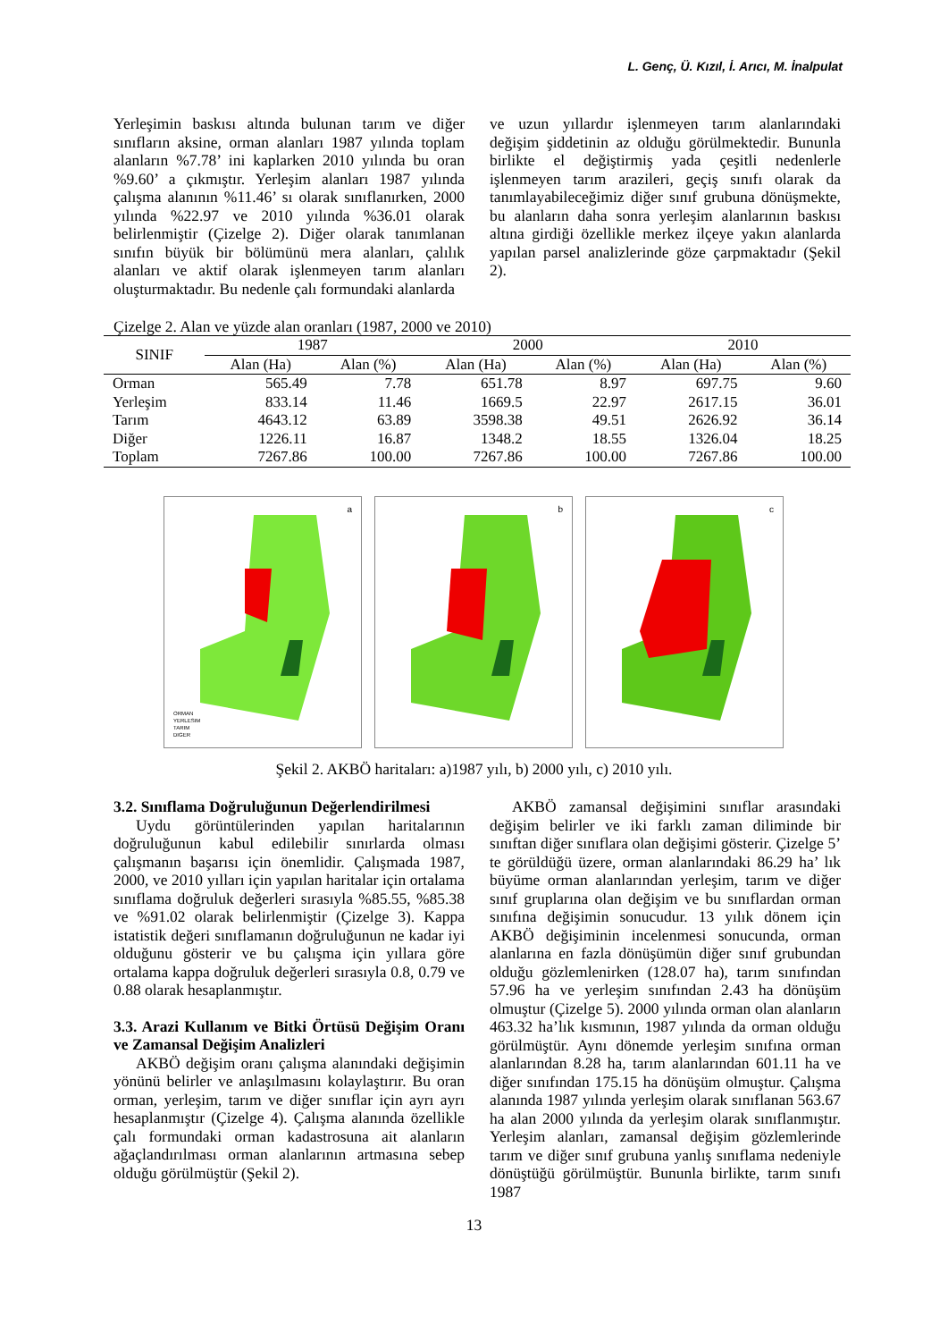L. Genç, Ü. Kızıl, İ. Arıcı, M. İnalpulat
Yerleşimin baskısı altında bulunan tarım ve diğer sınıfların aksine, orman alanları 1987 yılında toplam alanların %7.78’ ini kaplarken 2010 yılında bu oran %9.60’ a çıkmıştır. Yerleşim alanları 1987 yılında çalışma alanının %11.46’ sı olarak sınıflanırken, 2000 yılında %22.97 ve 2010 yılında %36.01 olarak belirlenmiştir (Çizelge 2). Diğer olarak tanımlanan sınıfın büyük bir bölümünü mera alanları, çalılık alanları ve aktif olarak işlenmeyen tarım alanları oluşturmaktadır. Bu nedenle çalı formundaki alanlarda
ve uzun yıllardır işlenmeyen tarım alanlarındaki değişim şiddetinin az olduğu görülmektedir. Bununla birlikte el değiştirmiş yada çeşitli nedenlerle işlenmeyen tarım arazileri, geçiş sınıfı olarak da tanımlayabileceğimiz diğer sınıf grubuna dönüşmekte, bu alanların daha sonra yerleşim alanlarının baskısı altına girdiği özellikle merkez ilçeye yakın alanlarda yapılan parsel analizlerinde göze çarpmaktadır (Şekil 2).
Çizelge 2. Alan ve yüzde alan oranları (1987, 2000 ve 2010)
| SINIF | 1987 | | 2000 | | 2010 | |
| --- | --- | --- | --- | --- | --- | --- |
| | Alan (Ha) | Alan (%) | Alan (Ha) | Alan (%) | Alan (Ha) | Alan (%) |
| Orman | 565.49 | 7.78 | 651.78 | 8.97 | 697.75 | 9.60 |
| Yerleşim | 833.14 | 11.46 | 1669.5 | 22.97 | 2617.15 | 36.01 |
| Tarım | 4643.12 | 63.89 | 3598.38 | 49.51 | 2626.92 | 36.14 |
| Diğer | 1226.11 | 16.87 | 1348.2 | 18.55 | 1326.04 | 18.25 |
| Toplam | 7267.86 | 100.00 | 7267.86 | 100.00 | 7267.86 | 100.00 |
a
ORMAN
YERLESIM
TARIM
DIGER
b
c
Şekil 2. AKBÖ haritaları: a)1987 yılı, b) 2000 yılı, c) 2010 yılı.
3.2. Sınıflama Doğruluğunun Değerlendirilmesi
Uydu görüntülerinden yapılan haritalarının doğruluğunun kabul edilebilir sınırlarda olması çalışmanın başarısı için önemlidir. Çalışmada 1987, 2000, ve 2010 yılları için yapılan haritalar için ortalama sınıflama doğruluk değerleri sırasıyla %85.55, %85.38 ve %91.02 olarak belirlenmiştir (Çizelge 3). Kappa istatistik değeri sınıflamanın doğruluğunun ne kadar iyi olduğunu gösterir ve bu çalışma için yıllara göre ortalama kappa doğruluk değerleri sırasıyla 0.8, 0.79 ve 0.88 olarak hesaplanmıştır.
3.3. Arazi Kullanım ve Bitki Örtüsü Değişim Oranı ve Zamansal Değişim Analizleri
AKBÖ değişim oranı çalışma alanındaki değişimin yönünü belirler ve anlaşılmasını kolaylaştırır. Bu oran orman, yerleşim, tarım ve diğer sınıflar için ayrı ayrı hesaplanmıştır (Çizelge 4). Çalışma alanında özellikle çalı formundaki orman kadastrosuna ait alanların ağaçlandırılması orman alanlarının artmasına sebep olduğu görülmüştür (Şekil 2).
AKBÖ zamansal değişimini sınıflar arasındaki değişim belirler ve iki farklı zaman diliminde bir sınıftan diğer sınıflara olan değişimi gösterir. Çizelge 5’ te görüldüğü üzere, orman alanlarındaki 86.29 ha’ lık büyüme orman alanlarından yerleşim, tarım ve diğer sınıf gruplarına olan değişim ve bu sınıflardan orman sınıfına değişimin sonucudur. 13 yılık dönem için AKBÖ değişiminin incelenmesi sonucunda, orman alanlarına en fazla dönüşümün diğer sınıf grubundan olduğu gözlemlenirken (128.07 ha), tarım sınıfından 57.96 ha ve yerleşim sınıfından 2.43 ha dönüşüm olmuştur (Çizelge 5). 2000 yılında orman olan alanların 463.32 ha’lık kısmının, 1987 yılında da orman olduğu görülmüştür. Aynı dönemde yerleşim sınıfına orman alanlarından 8.28 ha, tarım alanlarından 601.11 ha ve diğer sınıfından 175.15 ha dönüşüm olmuştur. Çalışma alanında 1987 yılında yerleşim olarak sınıflanan 563.67 ha alan 2000 yılında da yerleşim olarak sınıflanmıştır. Yerleşim alanları, zamansal değişim gözlemlerinde tarım ve diğer sınıf grubuna yanlış sınıflama nedeniyle dönüştüğü görülmüştür. Bununla birlikte, tarım sınıfı 1987
13